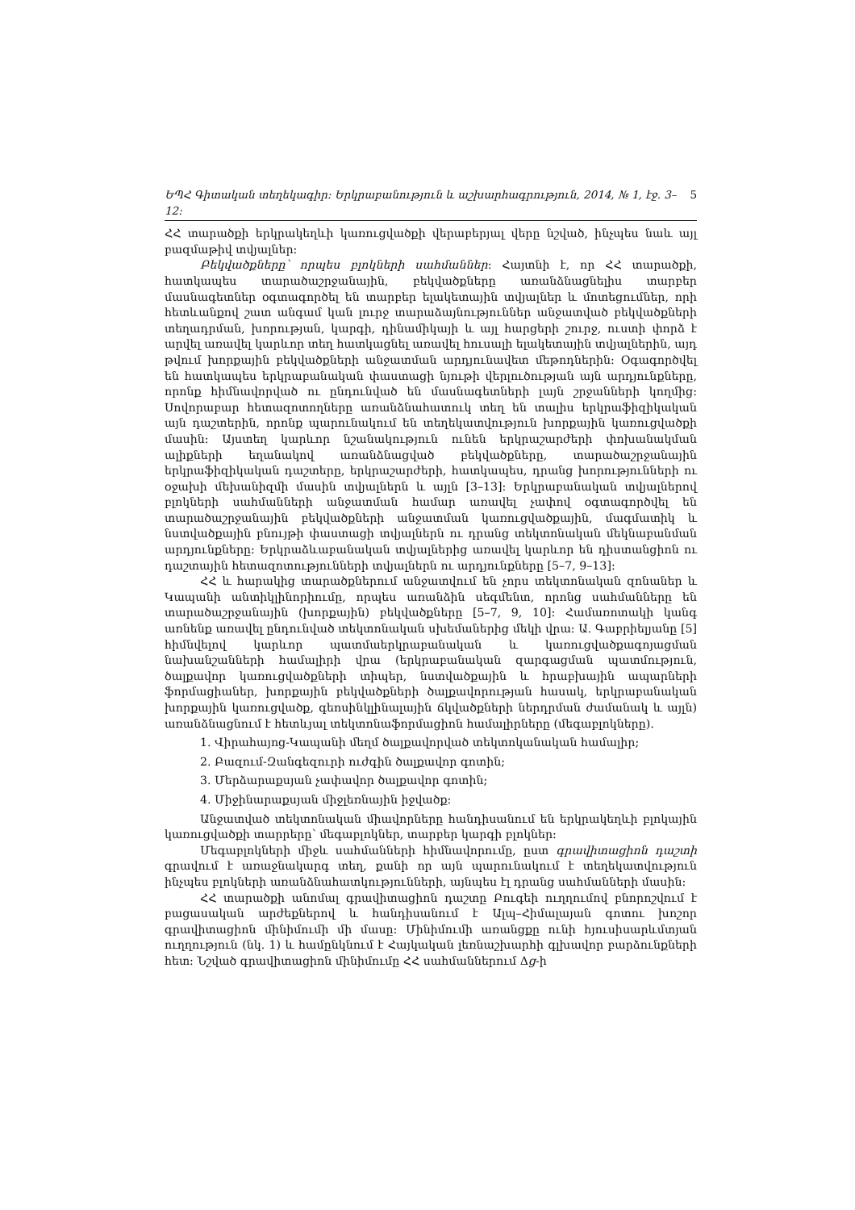ԵՊՀ Գիտական տեղեկագիր: Երկրաբանություն և աշխարհագրություն, 2014, № 1, էջ. 3–12: 5
ՀՀ տարածքի երկրակեղևի կառուցվածքի վերաբերյալ վերը նշված, ինչպես նաև այլ բազմաթիվ տվյալներ:
Բեկվածքները՝ որպես բլոկների սահմաններ: Հայտնի է, որ ՀՀ տարածքի, հատկապես տարածաշրջանային, բեկվածքները առանձնացնելիս տարբեր մասնագետներ օգտագործել են տարբեր ելակետային տվյալներ և մոտեցումներ, որի հետևանքով շատ անգամ կան լուրջ տարաձայնություններ անջատված բեկվածքների տեղադրման, խորության, կարգի, դինամիկայի և այլ հարցերի շուրջ, ուստի փորձ է արվել առավել կարևոր տեղ հատկացնել առավել հուսալի ելակետային տվյալներին, այդ թվում խորքային բեկվածքների անջատման արդյունավետ մեթոդներին: Օգագործվել են հատկապես երկրաբանական փաստացի նյութի վերլուծության այն արդյունքները, որոնք հիմնավորված ու ընդունված են մասնագետների լայն շրջանների կողմից: Սովորաբար հետազոտողները առանձնահատուկ տեղ են տալիս երկրաֆիզիկական այն դաշտերին, որոնք պարունակում են տեղեկատվություն խորքային կառուցվածքի մասին: Այստեղ կարևոր նշանակություն ունեն երկրաշարժերի փոխանակման ալիքների եղանակով առանձնացված բեկվածքները, տարածաշրջանային երկրաֆիզիկական դաշտերը, երկրաշարժերի, հատկապես, դրանց խորությունների ու օջախի մեխանիզմի մասին տվյալներն և այլն [3–13]: Երկրաբանական տվյալներով բլոկների սահմանների անջատման համար առավել չափով օգտագործվել են տարածաշրջանային բեկվածքների անջատման կառուցվածքային, մագմատիկ և նստվածքային բնույթի փաստացի տվյալներն ու դրանց տեկտոնական մեկնաբանման արդյունքները: Երկրաձևաբանական տվյալներից առավել կարևոր են դիստանցիոն ու դաշտային հետազոտությունների տվյալներն ու արդյունքները [5–7, 9–13]:
ՀՀ և հարակից տարածքներում անջատվում են չորս տեկտոնական զոնաներ և Կապանի անտիկլինորիումը, որպես առանձին սեգմենտ, որոնց սահմանները են տարածաշրջանային (խորքային) բեկվածքները [5–7, 9, 10]: Համառոտակի կանգ առնենք առավել ընդունված տեկտոնական սխեմաներից մեկի վրա: Ա. Գաբրիելյանը [5] հիմնվելով կարևոր պատմաերկրաբանական և կառուցվածքագոյացման նախանշանների համալիրի վրա (երկրաբանական զարգացման պատմություն, ծալքավոր կառուցվածքների տիպեր, նստվածքային և հրաբխային ապարների ֆորմացիաներ, խորքային բեկվածքների ծալքավորության հասակ, երկրաբանական խորքային կառուցվածք, գեոսինկլինալային ճկվածքների ներդրման ժամանակ և այլն) առանձնացնում է հետևյալ տեկտոնաֆորմացիոն համալիրները (մեգաբլոկները).
1. Վիրահայոց-Կապանի մեղմ ծալքավորված տեկտոկանական համալիր;
2. Բազում-Զանգեզուրի ուժգին ծալքավոր գոտին;
3. Մերձարաքսյան չափավոր ծալքավոր գոտին;
4. Միջինարաքսյան միջլեռնային իջվածք:
Անջատված տեկտոնական միավորները հանդիսանում են երկրակեղևի բլոկային կառուցվածքի տարրերը՝ մեգաբլոկներ, տարբեր կարգի բլոկներ:
Մեգաբլոկների միջև սահմանների հիմնավորումը, ըստ գրավիտացիոն դաշտի գրավում է առաջնակարգ տեղ, քանի որ այն պարունակում է տեղեկատվություն ինչպես բլոկների առանձնահատկությունների, այնպես էլ դրանց սահմանների մասին:
ՀՀ տարածքի անոմալ գրավիտացիոն դաշտը Բուգեի ուղղումով բնորոշվում է բացասական արժեքներով և հանդիսանում է Ալպ–Հիմալայան գոտու խոշոր գրավիտացիոն մինիմումի մի մասը: Մինիմումի առանցքը ունի հյուսիսարևմտյան ուղղություն (նկ. 1) և համընկնում է Հայկական լեռնաշխարհի գլխավոր բարձունքների հետ: Նշված գրավիտացիոն մինիմումը ՀՀ սահմաններում Δg-ի